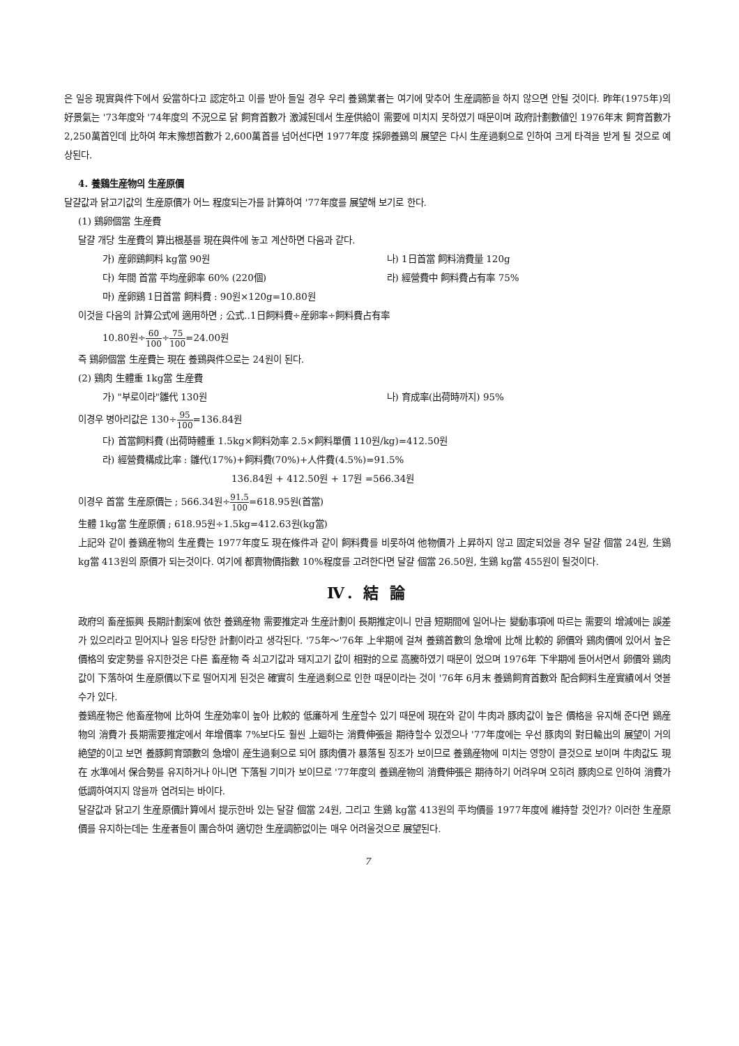은 일응 現實與件下에서 妥當하다고 認定하고 이를 받아 들일 경우 우리 養鷄業者는 여기에 맞추어 生産調節을 하지 않으면 안될 것이다. 昨年(1975年)의 好景氣는 '73年度와 '74年度의 不況으로 닭 飼育首數가 激減된데서 生産供給이 需要에 미치지 못하였기 때문이며 政府計劃數値인 1976年末 飼育首數가 2,250萬首인데 比하여 年末豫想首數가 2,600萬首를 넘어선다면 1977年度 採卵養鷄의 展望은 다시 生産過剩으로 인하여 크게 타격을 받게 될 것으로 예상된다.
4. 養鷄生産物의 生産原價
달걀값과 닭고기값의 生産原價가 어느 程度되는가를 計算하여 '77年度를 展望해 보기로 한다.
(1) 鷄卵個當 生産費
달걀 개당 生産費의 算出根基를 現在與件에 놓고 계산하면 다음과 같다.
가) 産卵鷄飼料 kg當 90원 나) 1日首當 飼料消費量 120g
다) 年間 首當 平均産卵率 60% (220個) 라) 經營費中 飼料費占有率 75%
마) 産卵鷄 1日首當 飼料費 : 90원×120g=10.80원
이것을 다음의 計算公式에 適用하면 ; 公式‥1日飼料費÷産卵率÷飼料費占有率
10.80원÷60 100÷75 100=24.00원
즉 鷄卵個當 生産費는 現在 養鷄與件으로는 24원이 된다.
(2) 鷄肉 生體重 1kg當 生産費
가) "부로이라"雛代 130원 나) 育成率(出荷時까지) 95%
이경우 병아리값은 130÷95 100=136.84원
다) 首當飼料費 (出荷時體重 1.5kg×飼料効率 2.5×飼料單價 110원/kg)=412.50원
라) 經營費構成比率 : 雛代(17%)+飼料費(70%)+人件費(4.5%)=91.5%
136.84원 + 412.50원 + 17원 =566.34원
이경우 首當 生産原價는 ; 566.34원÷91.5 100=618.95원(首當)
生體 1kg當 生産原價 ; 618.95원÷1.5kg=412.63원(kg當)
上記와 같이 養鷄産物의 生産費는 1977年度도 現在條件과 같이 飼料費를 비롯하여 他物價가 上昇하지 않고 固定되었을 경우 달걀 個當 24원, 生鷄 kg當 413원의 原價가 되는것이다. 여기에 都賣物價指數 10%程度를 고려한다면 달걀 個當 26.50원, 生鷄 kg當 455원이 될것이다.
Ⅳ. 結 論
政府의 畜産振興 長期計劃案에 依한 養鷄産物 需要推定과 生産計劃이 長期推定이니 만큼 短期間에 일어나는 變動事項에 따르는 需要의 增減에는 誤差가 있으리라고 믿어지나 일응 타당한 計劃이라고 생각된다. '75年～'76年 上半期에 걸쳐 養鷄首數의 急增에 比해 比較的 卵價와 鷄肉價에 있어서 높은 價格의 安定勢를 유지한것은 다른 畜産物 즉 쇠고기값과 돼지고기 값이 相對的으로 高騰하였기 때문이 었으며 1976年 下半期에 들어서면서 卵價와 鷄肉값이 下落하여 生産原價以下로 떨어지게 된것은 確實히 生産過剩으로 인한 때문이라는 것이 '76年 6月末 養鷄飼育首數와 配合飼料生産實績에서 엿볼수가 있다.
養鷄産物은 他畜産物에 比하여 生産効率이 높아 比較的 低廉하게 生産할수 있기 때문에 現在와 같이 牛肉과 豚肉값이 높은 價格을 유지해 준다면 鷄産物의 消費가 長期需要推定에서 年增價率 7%보다도 훨씬 上廻하는 消費伸張을 期待할수 있겠으나 '77年度에는 우선 豚肉의 對日輸出의 展望이 거의 絶望的이고 보면 養豚飼育頭數의 急增이 産生過剩으로 되어 豚肉價가 暴落될 징조가 보이므로 養鷄産物에 미치는 영향이 클것으로 보이며 牛肉값도 現在 水準에서 保合勢를 유지하거나 아니면 下落될 기미가 보이므로 '77年度의 養鷄産物의 消費伸張은 期待하기 어려우며 오히려 豚肉으로 인하여 消費가 低調하여지지 않을까 염려되는 바이다.
달걀값과 닭고기 生産原價計算에서 提示한바 있는 달걀 個當 24원, 그리고 生鷄 kg當 413원의 平均價를 1977年度에 維持할 것인가? 이러한 生産原價를 유지하는데는 生産者들이 團合하여 適切한 生産調節없이는 매우 어려울것으로 展望된다.
7